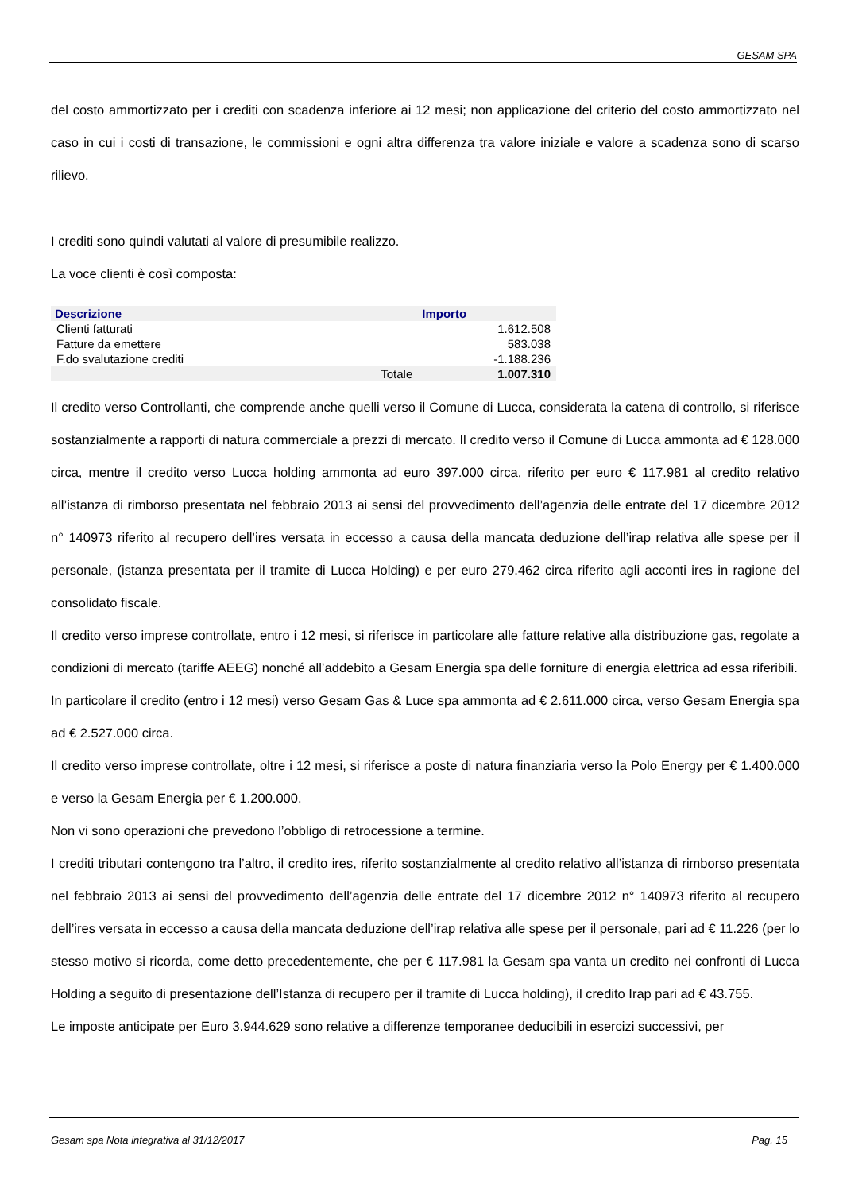GESAM SPA
del costo ammortizzato per i crediti con scadenza inferiore ai 12 mesi; non applicazione del criterio del costo ammortizzato nel caso in cui i costi di transazione, le commissioni e ogni altra differenza tra valore iniziale e valore a scadenza sono di scarso rilievo.
I crediti sono quindi valutati al valore di presumibile realizzo.
La voce clienti è così composta:
| Descrizione | | Importo |
| --- | --- | --- |
| Clienti fatturati | | 1.612.508 |
| Fatture da emettere | | 583.038 |
| F.do svalutazione crediti | | -1.188.236 |
| | Totale | 1.007.310 |
Il credito verso Controllanti, che comprende anche quelli verso il Comune di Lucca, considerata la catena di controllo, si riferisce sostanzialmente a rapporti di natura commerciale a prezzi di mercato. Il credito verso il Comune di Lucca ammonta ad € 128.000 circa, mentre il credito verso Lucca holding ammonta ad euro 397.000 circa, riferito per euro € 117.981 al credito relativo all’istanza di rimborso presentata nel febbraio 2013 ai sensi del provvedimento dell’agenzia delle entrate del 17 dicembre 2012 n° 140973 riferito al recupero dell’ires versata in eccesso a causa della mancata deduzione dell’irap relativa alle spese per il personale, (istanza presentata per il tramite di Lucca Holding) e per euro 279.462 circa riferito agli acconti ires in ragione del consolidato fiscale.
Il credito verso imprese controllate, entro i 12 mesi, si riferisce in particolare alle fatture relative alla distribuzione gas, regolate a condizioni di mercato (tariffe AEEG) nonché all’addebito a Gesam Energia spa delle forniture di energia elettrica ad essa riferibili.
In particolare il credito (entro i 12 mesi) verso Gesam Gas & Luce spa ammonta ad € 2.611.000 circa, verso Gesam Energia spa ad € 2.527.000 circa.
Il credito verso imprese controllate, oltre i 12 mesi, si riferisce a poste di natura finanziaria verso la Polo Energy per € 1.400.000 e verso la Gesam Energia per € 1.200.000.
Non vi sono operazioni che prevedono l’obbligo di retrocessione a termine.
I crediti tributari contengono tra l’altro, il credito ires, riferito sostanzialmente al credito relativo all’istanza di rimborso presentata nel febbraio 2013 ai sensi del provvedimento dell’agenzia delle entrate del 17 dicembre 2012 n° 140973 riferito al recupero dell’ires versata in eccesso a causa della mancata deduzione dell’irap relativa alle spese per il personale, pari ad € 11.226 (per lo stesso motivo si ricorda, come detto precedentemente, che per € 117.981 la Gesam spa vanta un credito nei confronti di Lucca Holding a seguito di presentazione dell’Istanza di recupero per il tramite di Lucca holding), il credito Irap pari ad € 43.755.
Le imposte anticipate per Euro 3.944.629 sono relative a differenze temporanee deducibili in esercizi successivi, per
Gesam spa Nota integrativa al 31/12/2017 Pag. 15